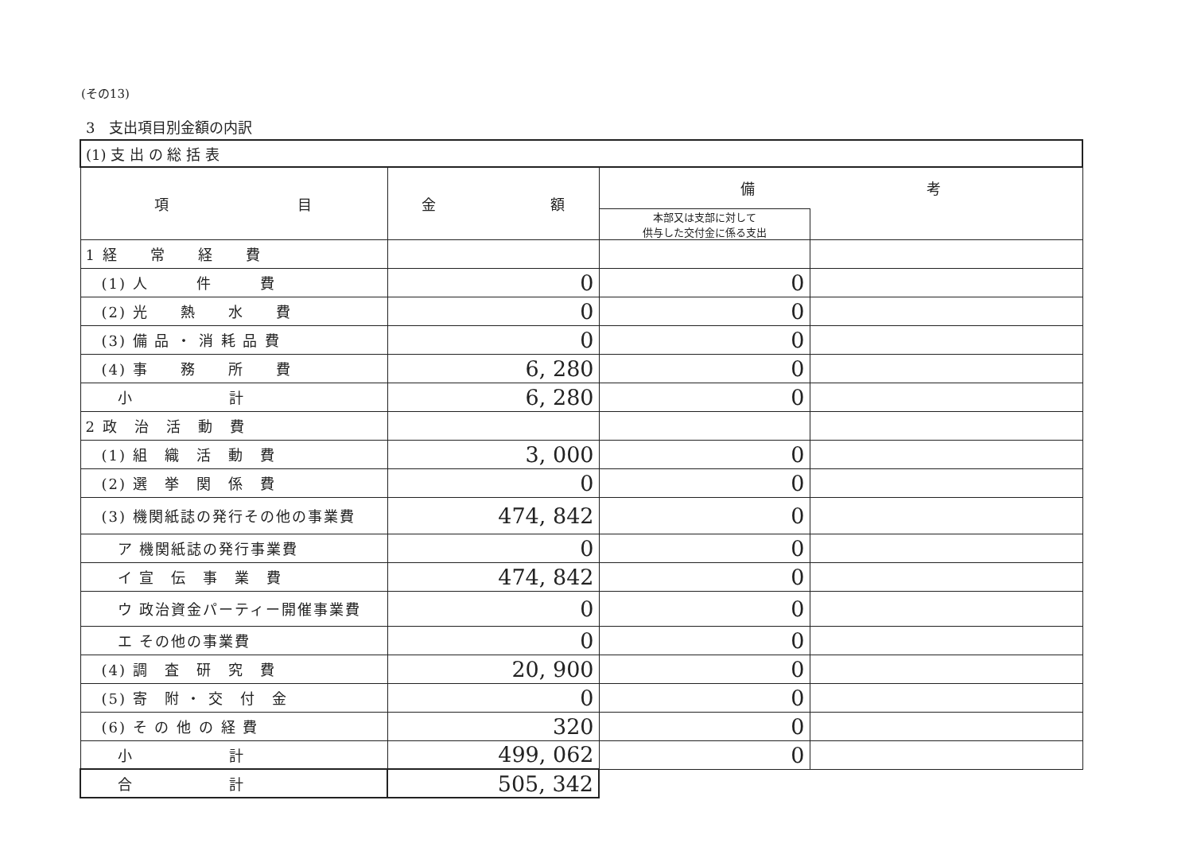(その13)
3　支出項目別金額の内訳
| (1) 支 出 の 総 括 表 | | | |
| 項 目 | 金 額 | 備 考 | |
| | | 本部又は支部に対して 供与した交付金に係る支出 | |
| 1 経 常 経 費 | | | |
| (1) 人 件 費 | 0 | 0 | |
| (2) 光 熱 水 費 | 0 | 0 | |
| (3) 備 品 ・ 消 耗 品 費 | 0 | 0 | |
| (4) 事 務 所 費 | 6, 280 | 0 | |
| 小 計 | 6, 280 | 0 | |
| 2 政 治 活 動 費 | | | |
| (1) 組 織 活 動 費 | 3, 000 | 0 | |
| (2) 選 挙 関 係 費 | 0 | 0 | |
| (3) 機関紙誌の発行その他の事業費 | 474, 842 | 0 | |
| ア 機関紙誌の発行事業費 | 0 | 0 | |
| イ 宣 伝 事 業 費 | 474, 842 | 0 | |
| ウ 政治資金パーティー開催事業費 | 0 | 0 | |
| エ その他の事業費 | 0 | 0 | |
| (4) 調 査 研 究 費 | 20, 900 | 0 | |
| (5) 寄 附 ・ 交 付 金 | 0 | 0 | |
| (6) そ の 他 の 経 費 | 320 | 0 | |
| 小 計 | 499, 062 | 0 | |
| 合 計 | 505, 342 | | |